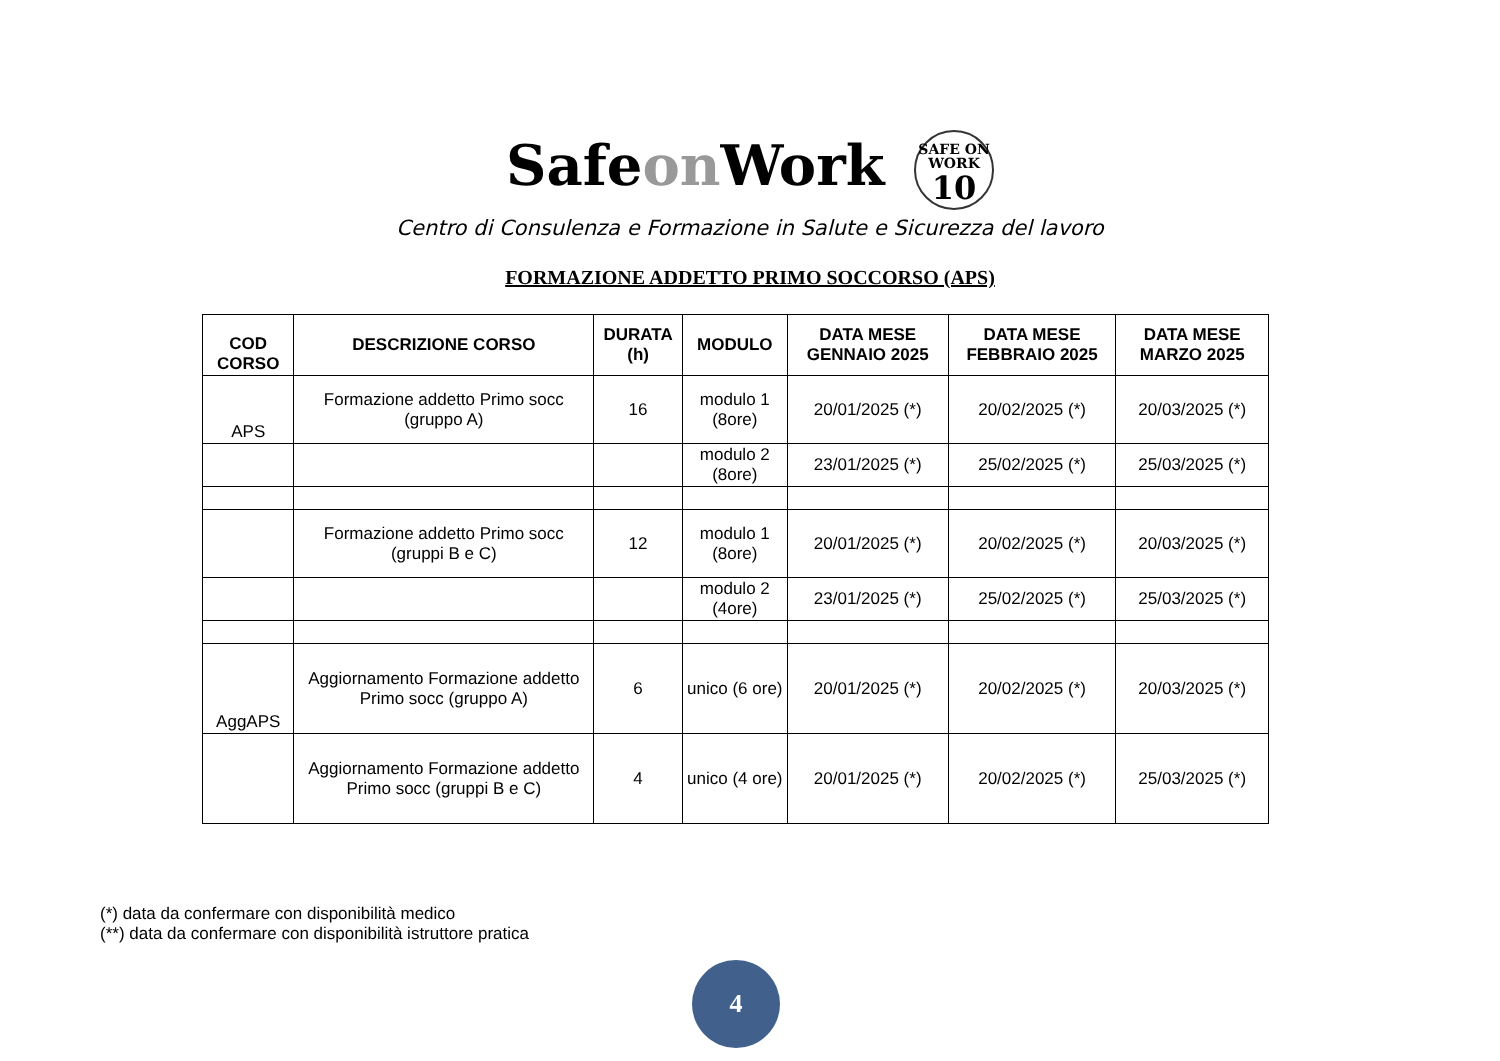Safeon Work SAFE ON WORK 10
Centro di Consulenza e Formazione in Salute e Sicurezza del lavoro
FORMAZIONE ADDETTO PRIMO SOCCORSO (APS)
| COD CORSO | DESCRIZIONE CORSO | DURATA (h) | MODULO | DATA MESE GENNAIO 2025 | DATA MESE FEBBRAIO 2025 | DATA MESE MARZO 2025 |
| --- | --- | --- | --- | --- | --- | --- |
| APS | Formazione addetto Primo socc (gruppo A) | 16 | modulo 1 (8ore) | 20/01/2025 (*) | 20/02/2025 (*) | 20/03/2025 (*) |
| | | | modulo 2 (8ore) | 23/01/2025 (*) | 25/02/2025 (*) | 25/03/2025 (*) |
| | Formazione addetto Primo socc (gruppi B e C) | 12 | modulo 1 (8ore) | 20/01/2025 (*) | 20/02/2025 (*) | 20/03/2025 (*) |
| | | | modulo 2 (4ore) | 23/01/2025 (*) | 25/02/2025 (*) | 25/03/2025 (*) |
| AggAPS | Aggiornamento Formazione addetto Primo socc (gruppo A) | 6 | unico (6 ore) | 20/01/2025 (*) | 20/02/2025 (*) | 20/03/2025 (*) |
| | Aggiornamento Formazione addetto Primo socc (gruppi B e C) | 4 | unico (4 ore) | 20/01/2025 (*) | 20/02/2025 (*) | 25/03/2025 (*) |
(*) data da confermare con disponibilità medico
(**) data da confermare con disponibilità istruttore pratica
4